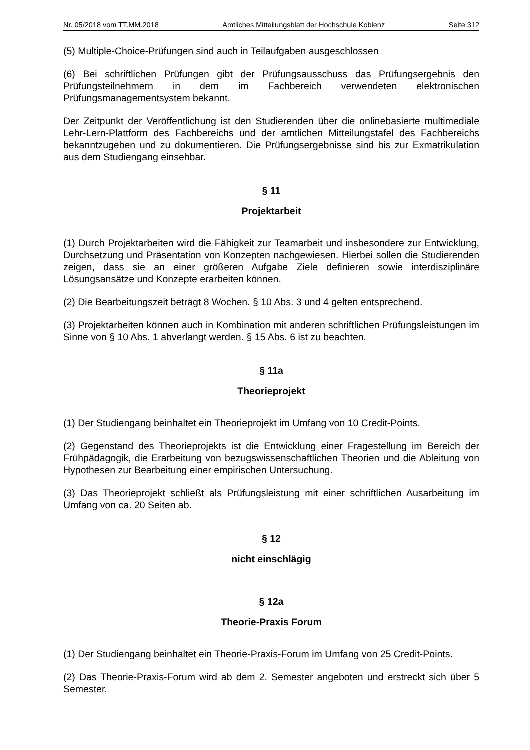Nr. 05/2018 vom TT.MM.2018 Amtliches Mitteilungsblatt der Hochschule Koblenz Seite 312
(5) Multiple-Choice-Prüfungen sind auch in Teilaufgaben ausgeschlossen
(6) Bei schriftlichen Prüfungen gibt der Prüfungsausschuss das Prüfungsergebnis den Prüfungsteilnehmern in dem im Fachbereich verwendeten elektronischen Prüfungsmanagementsystem bekannt.
Der Zeitpunkt der Veröffentlichung ist den Studierenden über die onlinebasierte multimediale Lehr-Lern-Plattform des Fachbereichs und der amtlichen Mitteilungstafel des Fachbereichs bekanntzugeben und zu dokumentieren. Die Prüfungsergebnisse sind bis zur Exmatrikulation aus dem Studiengang einsehbar.
§ 11
Projektarbeit
(1) Durch Projektarbeiten wird die Fähigkeit zur Teamarbeit und insbesondere zur Entwicklung, Durchsetzung und Präsentation von Konzepten nachgewiesen. Hierbei sollen die Studierenden zeigen, dass sie an einer größeren Aufgabe Ziele definieren sowie interdisziplinäre Lösungsansätze und Konzepte erarbeiten können.
(2) Die Bearbeitungszeit beträgt 8 Wochen. § 10 Abs. 3 und 4 gelten entsprechend.
(3) Projektarbeiten können auch in Kombination mit anderen schriftlichen Prüfungsleistungen im Sinne von § 10 Abs. 1 abverlangt werden. § 15 Abs. 6 ist zu beachten.
§ 11a
Theorieprojekt
(1) Der Studiengang beinhaltet ein Theorieprojekt im Umfang von 10 Credit-Points.
(2) Gegenstand des Theorieprojekts ist die Entwicklung einer Fragestellung im Bereich der Frühpädagogik, die Erarbeitung von bezugswissenschaftlichen Theorien und die Ableitung von Hypothesen zur Bearbeitung einer empirischen Untersuchung.
(3) Das Theorieprojekt schließt als Prüfungsleistung mit einer schriftlichen Ausarbeitung im Umfang von ca. 20 Seiten ab.
§ 12
nicht einschlägig
§ 12a
Theorie-Praxis Forum
(1) Der Studiengang beinhaltet ein Theorie-Praxis-Forum im Umfang von 25 Credit-Points.
(2) Das Theorie-Praxis-Forum wird ab dem 2. Semester angeboten und erstreckt sich über 5 Semester.